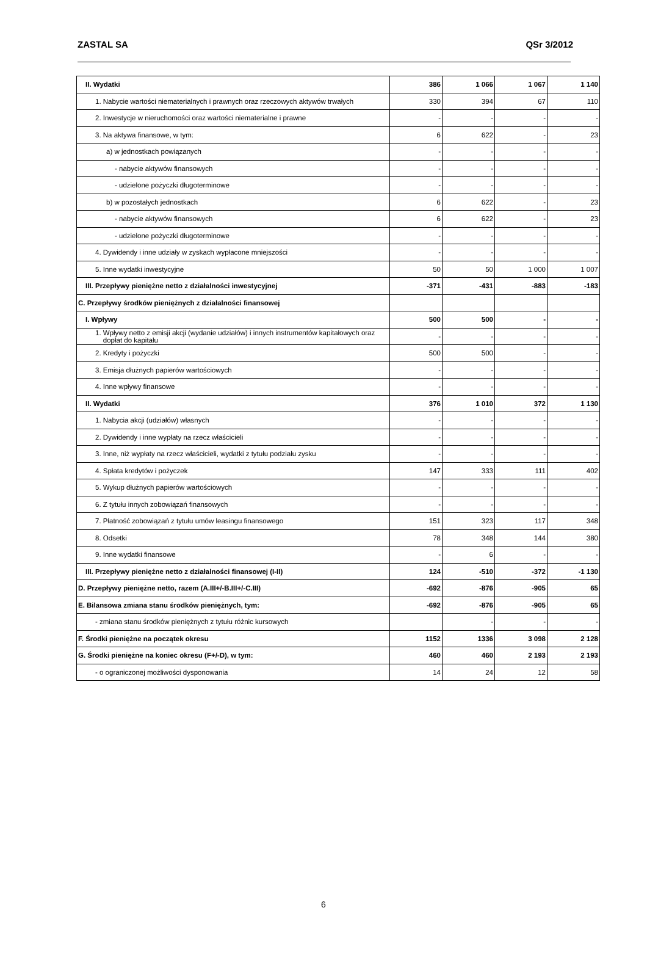ZASTAL SA QSr 3/2012
| II. Wydatki | 386 | 1 066 | 1 067 | 1 140 |
| 1. Nabycie wartości niematerialnych i prawnych oraz rzeczowych aktywów trwałych | 330 | 394 | 67 | 110 |
| 2. Inwestycje w nieruchomości oraz wartości niematerialne i prawne | - | - | - | - |
| 3. Na aktywa finansowe, w tym: | 6 | 622 | - | 23 |
| a) w jednostkach powiązanych | - | - | - | - |
| - nabycie aktywów finansowych | - | - | - | - |
| - udzielone pożyczki długoterminowe | - | - | - | - |
| b) w pozostałych jednostkach | 6 | 622 | - | 23 |
| - nabycie aktywów finansowych | 6 | 622 | - | 23 |
| - udzielone pożyczki długoterminowe | - | - | - | - |
| 4. Dywidendy i inne udziały w zyskach wypłacone mniejszości | - | - | - | - |
| 5. Inne wydatki inwestycyjne | 50 | 50 | 1 000 | 1 007 |
| III. Przepływy pieniężne netto z działalności inwestycyjnej | -371 | -431 | -883 | -183 |
| C. Przepływy środków pieniężnych z działalności finansowej | | | | |
| I. Wpływy | 500 | 500 | - | - |
| 1. Wpływy netto z emisji akcji (wydanie udziałów) i innych instrumentów kapitałowych oraz dopłat do kapitału | - | - | - | - |
| 2. Kredyty i pożyczki | 500 | 500 | - | - |
| 3. Emisja dłużnych papierów wartościowych | - | - | - | - |
| 4. Inne wpływy finansowe | - | - | - | - |
| II. Wydatki | 376 | 1 010 | 372 | 1 130 |
| 1. Nabycia akcji (udziałów) własnych | - | - | - | - |
| 2. Dywidendy i inne wypłaty na rzecz właścicieli | - | - | - | - |
| 3. Inne, niż wypłaty na rzecz właścicieli, wydatki z tytułu podziału zysku | - | - | - | - |
| 4. Spłata kredytów i pożyczek | 147 | 333 | 111 | 402 |
| 5. Wykup dłużnych papierów wartościowych | - | - | - | - |
| 6. Z tytułu innych zobowiązań finansowych | - | - | - | - |
| 7. Płatność zobowiązań z tytułu umów leasingu finansowego | 151 | 323 | 117 | 348 |
| 8. Odsetki | 78 | 348 | 144 | 380 |
| 9. Inne wydatki finansowe | - | 6 | - | - |
| III. Przepływy pieniężne netto z działalności finansowej (I-II) | 124 | -510 | -372 | -1 130 |
| D. Przepływy pieniężne netto, razem (A.III+/-B.III+/-C.III) | -692 | -876 | -905 | 65 |
| E. Bilansowa zmiana stanu środków pieniężnych, tym: | -692 | -876 | -905 | 65 |
| - zmiana stanu środków pieniężnych z tytułu różnic kursowych | | - | - | - |
| F. Środki pieniężne na początek okresu | 1152 | 1336 | 3 098 | 2 128 |
| G. Środki pieniężne na koniec okresu (F+/-D), w tym: | 460 | 460 | 2 193 | 2 193 |
| - o ograniczonej możliwości dysponowania | 14 | 24 | 12 | 58 |
6